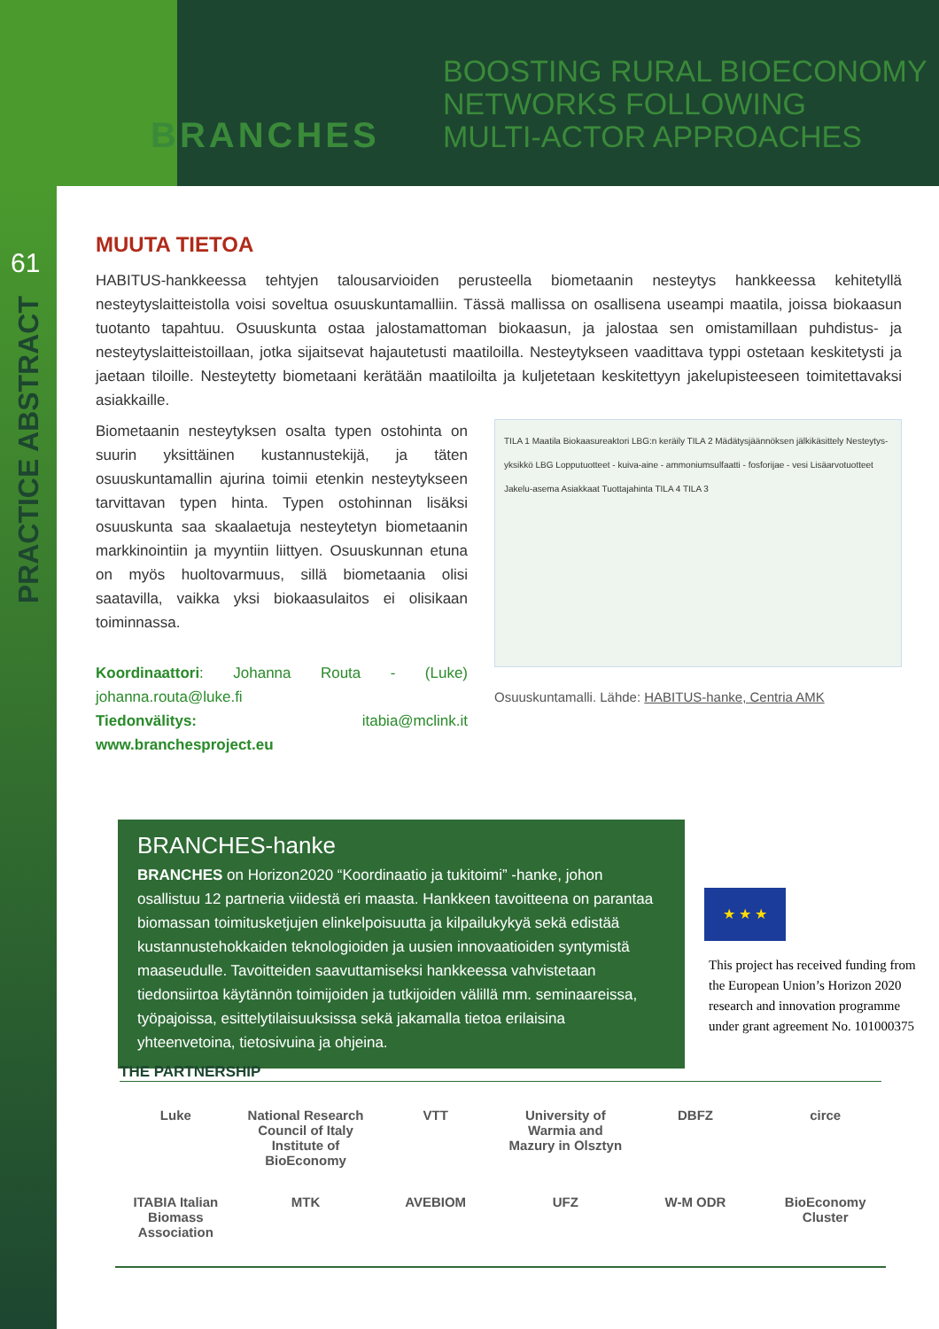BRANCHES
BOOSTING RURAL BIOECONOMY
NETWORKS FOLLOWING
MULTI-ACTOR APPROACHES
61
PRACTICE ABSTRACT
MUUTA TIETOA
HABITUS-hankkeessa tehtyjen talousarvioiden perusteella biometaanin nesteytys hankkeessa kehitetyllä nesteytyslaitteistolla voisi soveltua osuuskuntamalliin. Tässä mallissa on osallisena useampi maatila, joissa biokaasun tuotanto tapahtuu. Osuuskunta ostaa jalostamattoman biokaasun, ja jalostaa sen omistamillaan puhdistus- ja nesteytyslaitteistoillaan, jotka sijaitsevat hajautetusti maatiloilla. Nesteytykseen vaadittava typpi ostetaan keskitetysti ja jaetaan tiloille. Nesteytetty biometaani kerätään maatiloilta ja kuljetetaan keskitettyyn jakelupisteeseen toimitettavaksi asiakkaille.
Biometaanin nesteytyksen osalta typen ostohinta on suurin yksittäinen kustannustekijä, ja täten osuuskuntamallin ajurina toimii etenkin nesteytykseen tarvittavan typen hinta. Typen ostohinnan lisäksi osuuskunta saa skaalaetuja nesteytetyn biometaanin markkinointiin ja myyntiin liittyen. Osuuskunnan etuna on myös huoltovarmuus, sillä biometaania olisi saatavilla, vaikka yksi biokaasulaitos ei olisikaan toiminnassa.
Koordinaattori: Johanna Routa - (Luke) johanna.routa@luke.fi
Tiedonvälitys: itabia@mclink.it www.branchesproject.eu
TILA 1 Maatila Biokaasureaktori LBG:n keräily TILA 2 Mädätysjäännöksen jälkikäsittely Nesteytys-yksikkö LBG Lopputuotteet - kuiva-aine - ammoniumsulfaatti - fosforijae - vesi Lisäarvotuotteet Jakelu-asema Asiakkaat Tuottajahinta TILA 4 TILA 3
Osuuskuntamalli. Lähde: HABITUS-hanke, Centria AMK
BRANCHES-hanke
BRANCHES on Horizon2020 “Koordinaatio ja tukitoimi” -hanke, johon osallistuu 12 partneria viidestä eri maasta. Hankkeen tavoitteena on parantaa biomassan toimitusketjujen elinkelpoisuutta ja kilpailukykyä sekä edistää kustannustehokkaiden teknologioiden ja uusien innovaatioiden syntymistä maaseudulle. Tavoitteiden saavuttamiseksi hankkeessa vahvistetaan tiedonsiirtoa käytännön toimijoiden ja tutkijoiden välillä mm. seminaareissa, työpajoissa, esittelytilaisuuksissa sekä jakamalla tietoa erilaisina yhteenvetoina, tietosivuina ja ohjeina.
★ ★ ★
This project has received funding from the European Union’s Horizon 2020 research and innovation programme under grant agreement No. 101000375
THE PARTNERSHIP
Luke
National Research Council of Italy Institute of BioEconomy
VTT
University of Warmia and Mazury in Olsztyn
DBFZ
circe
ITABIA Italian Biomass Association
MTK
AVEBIOM
UFZ
W-M ODR
BioEconomy Cluster